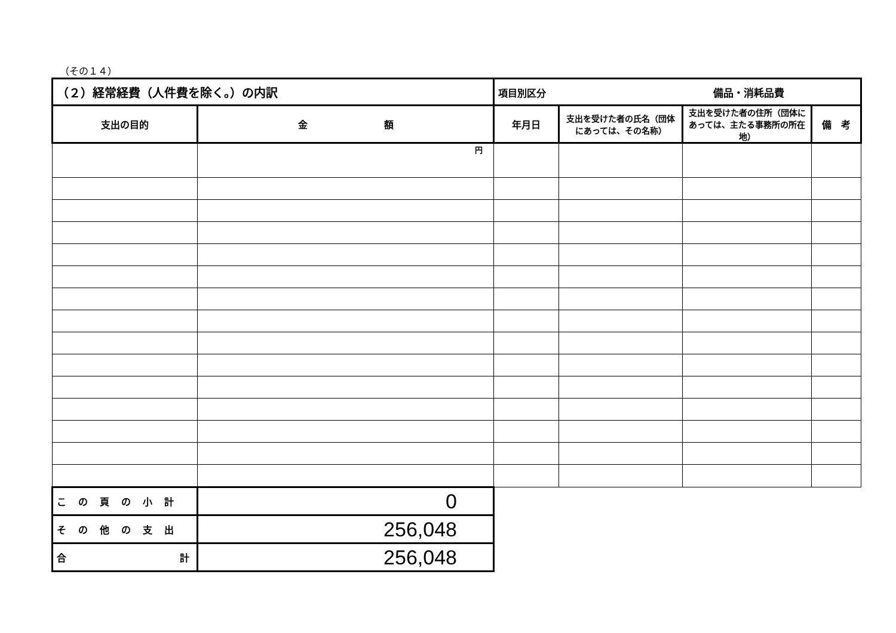（その１４）
| （２）経常経費（人件費を除く。）の内訳 | | 項目別区分 備品・消耗品費 | | | |
| 支出の目的 | 金 額 | 年月日 | 支出を受けた者の氏名（団体にあっては、その名称） | 支出を受けた者の住所（団体にあっては、主たる事務所の所在地） | 備 考 |
| | 円 | | | | |
| この頁の小計 | 0 | | | | |
| その他の支出 | 256,048 | | | | |
| 合 計 | 256,048 | | | | |